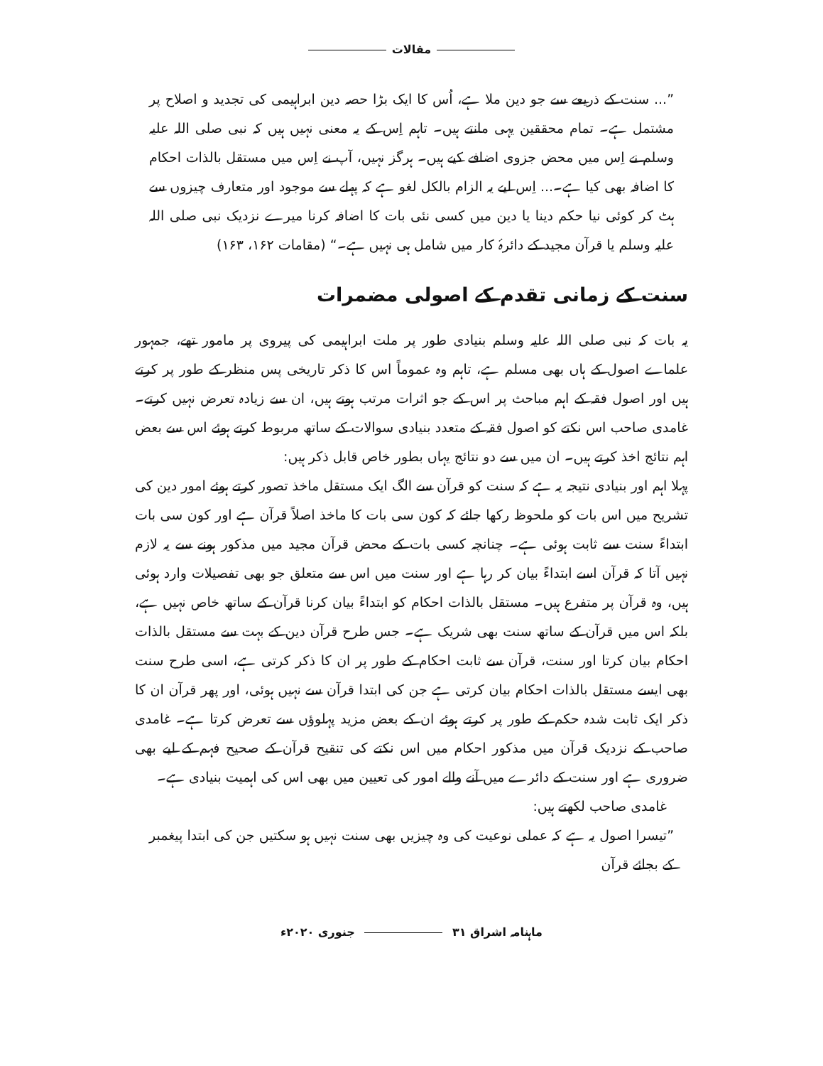مقالات
”... سنت کے ذریعے سے جو دین ملا ہے، اُس کا ایک بڑا حصہ دین ابراہیمی کی تجدید و اصلاح پر مشتمل ہے۔ تمام محققین یہی مانتے ہیں۔ تاہم اِس کے یہ معنی نہیں ہیں کہ نبی صلی اللہ علیہ وسلم نے اِس میں محض جزوی اضافے کیے ہیں۔ ہرگز نہیں، آپ نے اِس میں مستقل بالذات احکام کا اضافہ بھی کیا ہے۔... اِس لیے یہ الزام بالکل لغو ہے کہ پہلے سے موجود اور متعارف چیزوں سے ہٹ کر کوئی نیا حکم دینا یا دین میں کسی نئی بات کا اضافہ کرنا میرے نزدیک نبی صلی اللہ علیہ وسلم یا قرآن مجید کے دائرۂ کار میں شامل ہی نہیں ہے۔“ (مقامات ۱۶۲، ۱۶۳)
سنت کے زمانی تقدم کے اصولی مضمرات
یہ بات کہ نبی صلی اللہ علیہ وسلم بنیادی طور پر ملت ابراہیمی کی پیروی پر مامور تھے، جمہور علماے اصول کے ہاں بھی مسلم ہے، تاہم وہ عموماً اس کا ذکر تاریخی پس منظر کے طور پر کرتے ہیں اور اصول فقہ کے اہم مباحث پر اس کے جو اثرات مرتب ہوتے ہیں، ان سے زیادہ تعرض نہیں کرتے۔ غامدی صاحب اس نکتے کو اصول فقہ کے متعدد بنیادی سوالات کے ساتھ مربوط کرتے ہوئے اس سے بعض اہم نتائج اخذ کرتے ہیں۔ ان میں سے دو نتائج یہاں بطور خاص قابل ذکر ہیں:
پہلا اہم اور بنیادی نتیجہ یہ ہے کہ سنت کو قرآن سے الگ ایک مستقل ماخذ تصور کرتے ہوئے امور دین کی تشریح میں اس بات کو ملحوظ رکھا جائے کہ کون سی بات کا ماخذ اصلاً قرآن ہے اور کون سی بات ابتداءً سنت سے ثابت ہوئی ہے۔ چنانچہ کسی بات کے محض قرآن مجید میں مذکور ہونے سے یہ لازم نہیں آتا کہ قرآن اسے ابتداءً بیان کر رہا ہے اور سنت میں اس سے متعلق جو بھی تفصیلات وارد ہوئی ہیں، وہ قرآن پر متفرع ہیں۔ مستقل بالذات احکام کو ابتداءً بیان کرنا قرآن کے ساتھ خاص نہیں ہے، بلکہ اس میں قرآن کے ساتھ سنت بھی شریک ہے۔ جس طرح قرآن دین کے بہت سے مستقل بالذات احکام بیان کرتا اور سنت، قرآن سے ثابت احکام کے طور پر ان کا ذکر کرتی ہے، اسی طرح سنت بھی ایسے مستقل بالذات احکام بیان کرتی ہے جن کی ابتدا قرآن سے نہیں ہوئی، اور پھر قرآن ان کا ذکر ایک ثابت شدہ حکم کے طور پر کرتے ہوئے ان کے بعض مزید پہلوؤں سے تعرض کرتا ہے۔ غامدی صاحب کے نزدیک قرآن میں مذکور احکام میں اس نکتے کی تنقیح قرآن کے صحیح فہم کے لیے بھی ضروری ہے اور سنت کے دائرے میں آنے والے امور کی تعیین میں بھی اس کی اہمیت بنیادی ہے۔
غامدی صاحب لکھتے ہیں:
”تیسرا اصول یہ ہے کہ عملی نوعیت کی وہ چیزیں بھی سنت نہیں ہو سکتیں جن کی ابتدا پیغمبر کے بجائے قرآن
ماہنامہ اشراق ۳۱ جنوری ۲۰۲۰ء